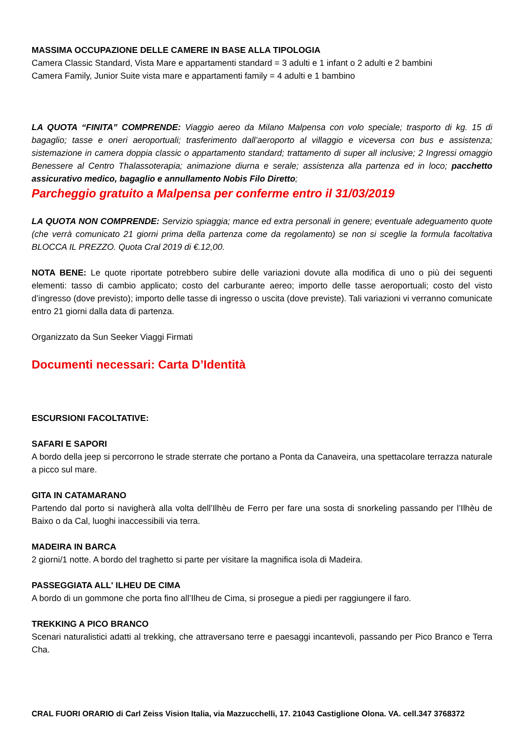MASSIMA OCCUPAZIONE DELLE CAMERE IN BASE ALLA TIPOLOGIA
Camera Classic Standard, Vista Mare e appartamenti standard = 3 adulti e 1 infant o 2 adulti e 2 bambini
Camera Family, Junior Suite vista mare e appartamenti family = 4 adulti e 1 bambino
LA QUOTA “FINITA” COMPRENDE: Viaggio aereo da Milano Malpensa con volo speciale; trasporto di kg. 15 di bagaglio; tasse e oneri aeroportuali; trasferimento dall’aeroporto al villaggio e viceversa con bus e assistenza; sistemazione in camera doppia classic o appartamento standard; trattamento di super all inclusive; 2 Ingressi omaggio Benessere al Centro Thalassoterapia; animazione diurna e serale; assistenza alla partenza ed in loco; pacchetto assicurativo medico, bagaglio e annullamento Nobis Filo Diretto;
Parcheggio gratuito a Malpensa per conferme entro il 31/03/2019
LA QUOTA NON COMPRENDE: Servizio spiaggia; mance ed extra personali in genere; eventuale adeguamento quote (che verrà comunicato 21 giorni prima della partenza come da regolamento) se non si sceglie la formula facoltativa BLOCCA IL PREZZO. Quota Cral 2019 di €.12,00.
NOTA BENE: Le quote riportate potrebbero subire delle variazioni dovute alla modifica di uno o più dei seguenti elementi: tasso di cambio applicato; costo del carburante aereo; importo delle tasse aeroportuali; costo del visto d’ingresso (dove previsto); importo delle tasse di ingresso o uscita (dove previste). Tali variazioni vi verranno comunicate entro 21 giorni dalla data di partenza.
Organizzato da Sun Seeker Viaggi Firmati
Documenti necessari: Carta D’Identità
ESCURSIONI FACOLTATIVE:
SAFARI E SAPORI
A bordo della jeep si percorrono le strade sterrate che portano a Ponta da Canaveira, una spettacolare terrazza naturale a picco sul mare.
GITA IN CATAMARANO
Partendo dal porto si navigherà alla volta dell’Ilhèu de Ferro per fare una sosta di snorkeling passando per l’Ilhèu de Baixo o da Cal, luoghi inaccessibili via terra.
MADEIRA IN BARCA
2 giorni/1 notte. A bordo del traghetto si parte per visitare la magnifica isola di Madeira.
PASSEGGIATA ALL' ILHEU DE CIMA
A bordo di un gommone che porta fino all’Ilheu de Cima, si prosegue a piedi per raggiungere il faro.
TREKKING A PICO BRANCO
Scenari naturalistici adatti al trekking, che attraversano terre e paesaggi incantevoli, passando per Pico Branco e Terra Cha.
CRAL FUORI ORARIO di Carl Zeiss Vision Italia, via Mazzucchelli, 17. 21043 Castiglione Olona. VA. cell.347 3768372